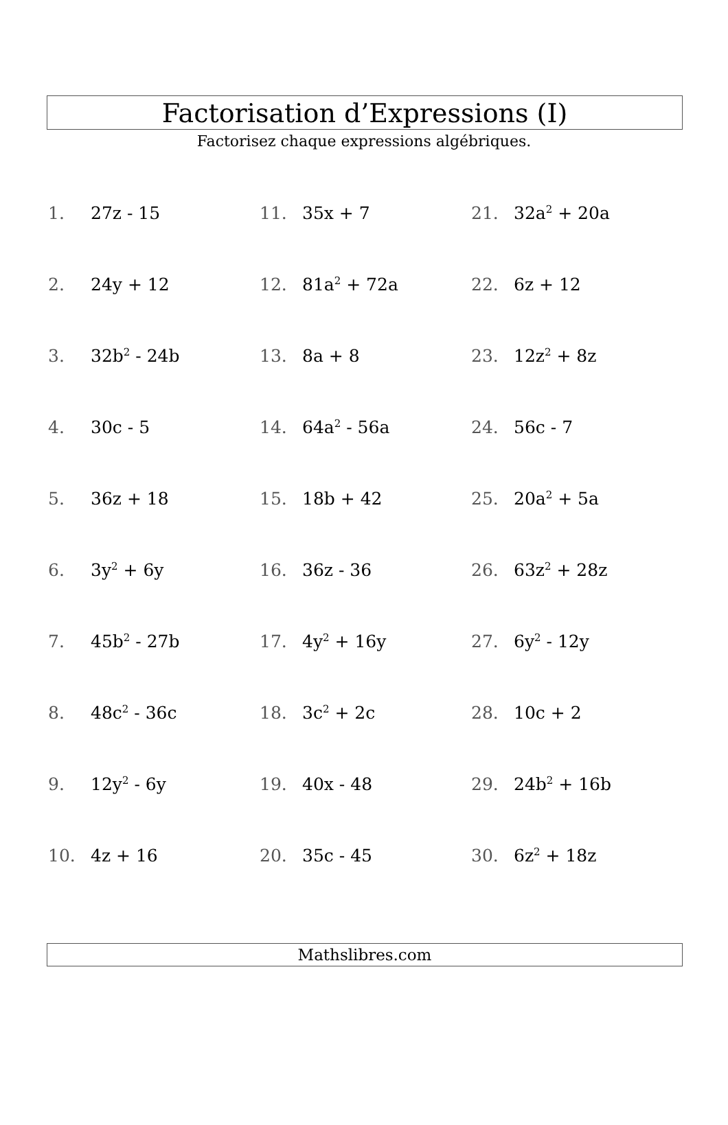Factorisation d’Expressions (I)
Factorisez chaque expressions algébriques.
1. 27z - 15
11. 35x + 7
21. 32a<sup>2</sup> + 20a
2. 24y + 12
12. 81a<sup>2</sup> + 72a
22. 6z + 12
3. 32b<sup>2</sup> - 24b
13. 8a + 8
23. 12z<sup>2</sup> + 8z
4. 30c - 5
14. 64a<sup>2</sup> - 56a
24. 56c - 7
5. 36z + 18
15. 18b + 42
25. 20a<sup>2</sup> + 5a
6. 3y<sup>2</sup> + 6y
16. 36z - 36
26. 63z<sup>2</sup> + 28z
7. 45b<sup>2</sup> - 27b
17. 4y<sup>2</sup> + 16y
27. 6y<sup>2</sup> - 12y
8. 48c<sup>2</sup> - 36c
18. 3c<sup>2</sup> + 2c
28. 10c + 2
9. 12y<sup>2</sup> - 6y
19. 40x - 48
29. 24b<sup>2</sup> + 16b
10. 4z + 16
20. 35c - 45
30. 6z<sup>2</sup> + 18z
Mathslibres.com